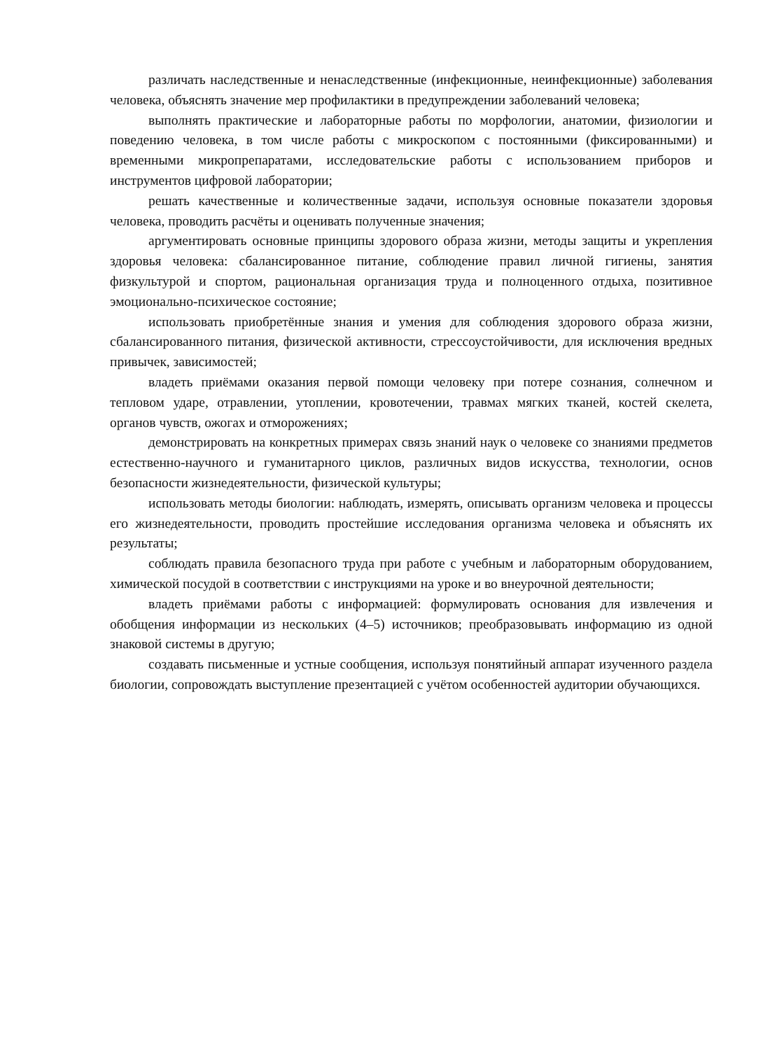различать наследственные и ненаследственные (инфекционные, неинфекционные) заболевания человека, объяснять значение мер профилактики в предупреждении заболеваний человека;
выполнять практические и лабораторные работы по морфологии, анатомии, физиологии и поведению человека, в том числе работы с микроскопом с постоянными (фиксированными) и временными микропрепаратами, исследовательские работы с использованием приборов и инструментов цифровой лаборатории;
решать качественные и количественные задачи, используя основные показатели здоровья человека, проводить расчёты и оценивать полученные значения;
аргументировать основные принципы здорового образа жизни, методы защиты и укрепления здоровья человека: сбалансированное питание, соблюдение правил личной гигиены, занятия физкультурой и спортом, рациональная организация труда и полноценного отдыха, позитивное эмоционально-психическое состояние;
использовать приобретённые знания и умения для соблюдения здорового образа жизни, сбалансированного питания, физической активности, стрессоустойчивости, для исключения вредных привычек, зависимостей;
владеть приёмами оказания первой помощи человеку при потере сознания, солнечном и тепловом ударе, отравлении, утоплении, кровотечении, травмах мягких тканей, костей скелета, органов чувств, ожогах и отморожениях;
демонстрировать на конкретных примерах связь знаний наук о человеке со знаниями предметов естественно-научного и гуманитарного циклов, различных видов искусства, технологии, основ безопасности жизнедеятельности, физической культуры;
использовать методы биологии: наблюдать, измерять, описывать организм человека и процессы его жизнедеятельности, проводить простейшие исследования организма человека и объяснять их результаты;
соблюдать правила безопасного труда при работе с учебным и лабораторным оборудованием, химической посудой в соответствии с инструкциями на уроке и во внеурочной деятельности;
владеть приёмами работы с информацией: формулировать основания для извлечения и обобщения информации из нескольких (4–5) источников; преобразовывать информацию из одной знаковой системы в другую;
создавать письменные и устные сообщения, используя понятийный аппарат изученного раздела биологии, сопровождать выступление презентацией с учётом особенностей аудитории обучающихся.